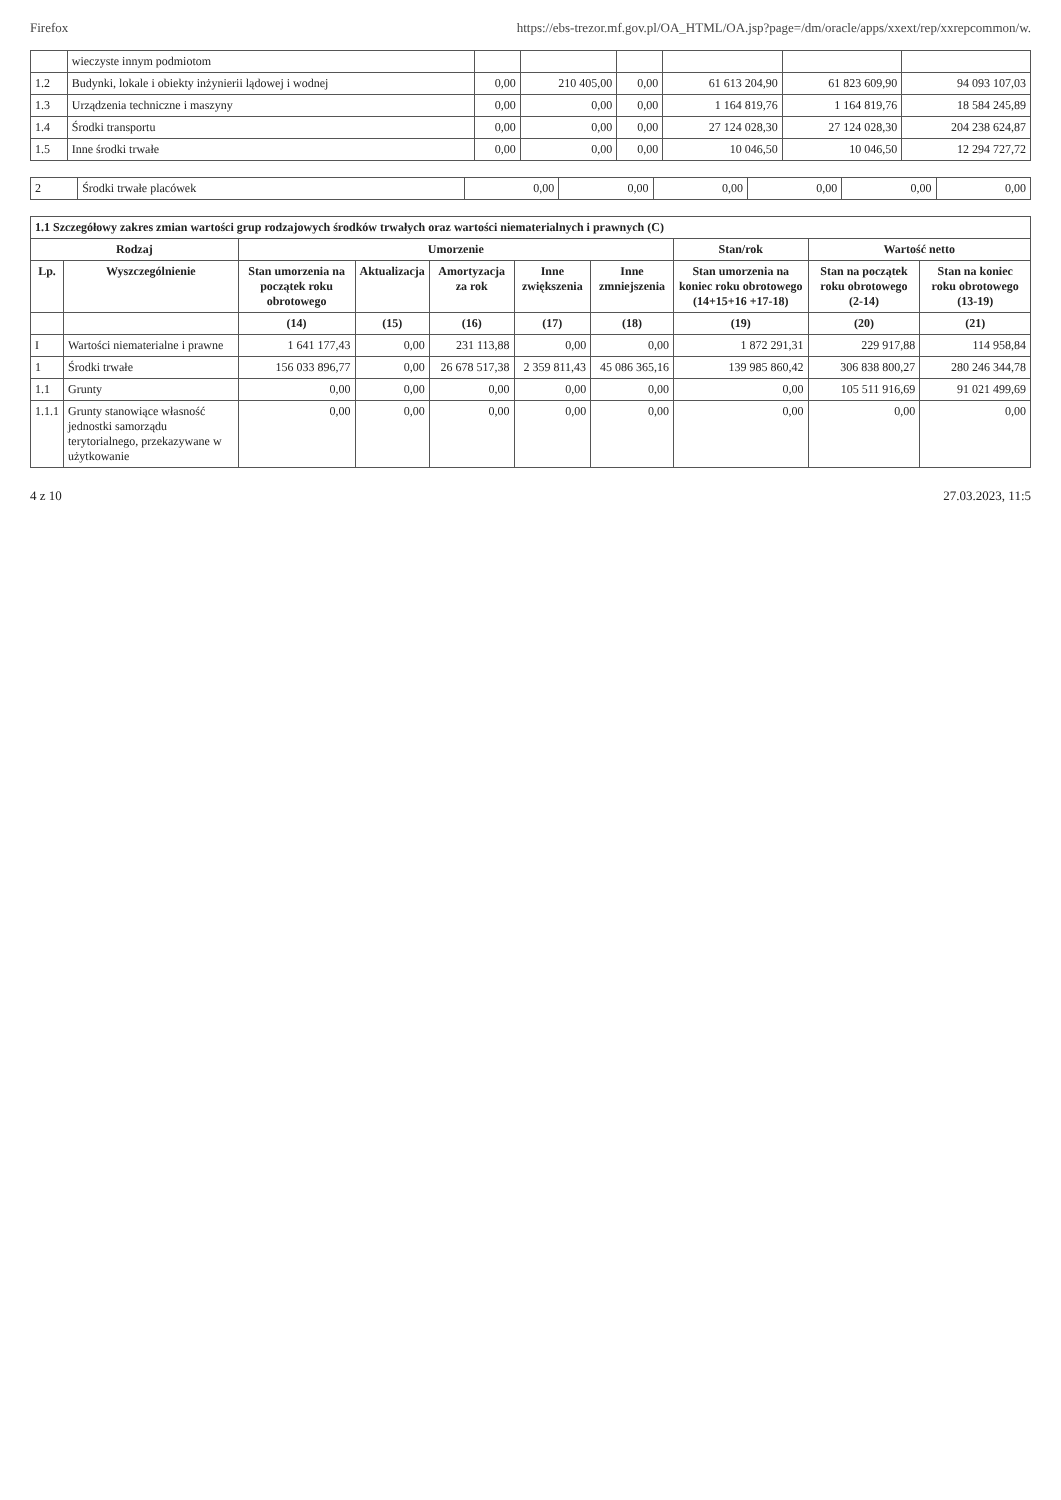Firefox https://ebs-trezor.mf.gov.pl/OA_HTML/OA.jsp?page=/dm/oracle/apps/xxext/rep/xxrepcommon/w.
| | wieczyste innym podmiotom | | | | | | |
| 1.2 | Budynki, lokale i obiekty inżynierii lądowej i wodnej | 0,00 | 210 405,00 | 0,00 | 61 613 204,90 | 61 823 609,90 | 94 093 107,03 |
| 1.3 | Urządzenia techniczne i maszyny | 0,00 | 0,00 | 0,00 | 1 164 819,76 | 1 164 819,76 | 18 584 245,89 |
| 1.4 | Środki transportu | 0,00 | 0,00 | 0,00 | 27 124 028,30 | 27 124 028,30 | 204 238 624,87 |
| 1.5 | Inne środki trwałe | 0,00 | 0,00 | 0,00 | 10 046,50 | 10 046,50 | 12 294 727,72 |
| 2 | Środki trwałe placówek | 0,00 | 0,00 | 0,00 | 0,00 | 0,00 | 0,00 |
| 1.1 Szczegółowy zakres zmian wartości grup rodzajowych środków trwałych oraz wartości niematerialnych i prawnych (C) | | | | | | | | | |
| --- | --- | --- | --- | --- | --- | --- | --- | --- | --- |
| Rodzaj | | Umorzenie | | | | | Stan/rok | Wartość netto | |
| Lp. | Wyszczególnienie | Stan umorzenia na początek roku obrotowego | Aktualizacja | Amortyzacja za rok | Inne zwiększenia | Inne zmniejszenia | Stan umorzenia na koniec roku obrotowego (14+15+16 +17-18) | Stan na początek roku obrotowego (2-14) | Stan na koniec roku obrotowego (13-19) |
| | | (14) | (15) | (16) | (17) | (18) | (19) | (20) | (21) |
| I | Wartości niematerialne i prawne | 1 641 177,43 | 0,00 | 231 113,88 | 0,00 | 0,00 | 1 872 291,31 | 229 917,88 | 114 958,84 |
| 1 | Środki trwałe | 156 033 896,77 | 0,00 | 26 678 517,38 | 2 359 811,43 | 45 086 365,16 | 139 985 860,42 | 306 838 800,27 | 280 246 344,78 |
| 1.1 | Grunty | 0,00 | 0,00 | 0,00 | 0,00 | 0,00 | 0,00 | 105 511 916,69 | 91 021 499,69 |
| 1.1.1 | Grunty stanowiące własność jednostki samorządu terytorialnego, przekazywane w użytkowanie | 0,00 | 0,00 | 0,00 | 0,00 | 0,00 | 0,00 | 0,00 | 0,00 |
4 z 10 27.03.2023, 11:5